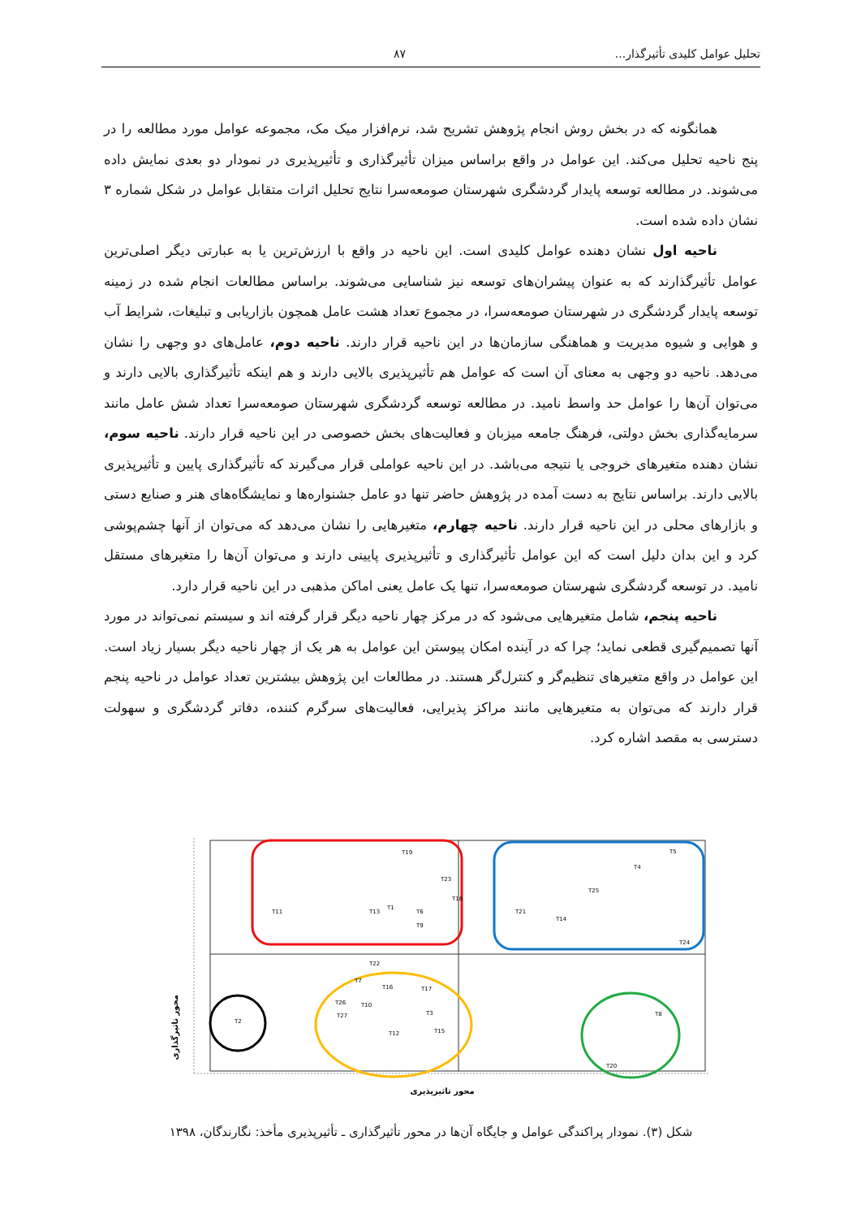تحلیل عوامل کلیدی تأثیرگذار... ۸۷
همانگونه که در بخش روش انجام پژوهش تشریح شد، نرم‌افزار میک مک، مجموعه عوامل مورد مطالعه را در پنج ناحیه تحلیل می‌کند. این عوامل در واقع براساس میزان تأثیرگذاری و تأثیرپذیری در نمودار دو بعدی نمایش داده می‌شوند. در مطالعه توسعه پایدار گردشگری شهرستان صومعه‌سرا نتایج تحلیل اثرات متقابل عوامل در شکل شماره ۳ نشان داده شده است.
ناحیه اول نشان دهنده عوامل کلیدی است. این ناحیه در واقع با ارزش‌ترین یا به عبارتی دیگر اصلی‌ترین عوامل تأثیرگذارند که به عنوان پیشران‌های توسعه نیز شناسایی می‌شوند. براساس مطالعات انجام شده در زمینه توسعه پایدار گردشگری در شهرستان صومعه‌سرا، در مجموع تعداد هشت عامل همچون بازاریابی و تبلیغات، شرایط آب و هوایی و شیوه مدیریت و هماهنگی سازمان‌ها در این ناحیه قرار دارند. ناحیه دوم، عامل‌های دو وجهی را نشان می‌دهد. ناحیه دو وجهی به معنای آن است که عوامل هم تأثیرپذیری بالایی دارند و هم اینکه تأثیرگذاری بالایی دارند و می‌توان آن‌ها را عوامل حد واسط نامید. در مطالعه توسعه گردشگری شهرستان صومعه‌سرا تعداد شش عامل مانند سرمایه‌گذاری بخش دولتی، فرهنگ جامعه میزبان و فعالیت‌های بخش خصوصی در این ناحیه قرار دارند. ناحیه سوم، نشان دهنده متغیرهای خروجی یا نتیجه می‌باشد. در این ناحیه عواملی قرار می‌گیرند که تأثیرگذاری پایین و تأثیرپذیری بالایی دارند. براساس نتایج به دست آمده در پژوهش حاضر تنها دو عامل جشنواره‌ها و نمایشگاه‌های هنر و صنایع دستی و بازارهای محلی در این ناحیه قرار دارند. ناحیه چهارم، متغیرهایی را نشان می‌دهد که می‌توان از آنها چشم‌پوشی کرد و این بدان دلیل است که این عوامل تأثیرگذاری و تأثیرپذیری پایینی دارند و می‌توان آن‌ها را متغیرهای مستقل نامید. در توسعه گردشگری شهرستان صومعه‌سرا، تنها یک عامل یعنی اماکن مذهبی در این ناحیه قرار دارد.
ناحیه پنجم، شامل متغیرهایی می‌شود که در مرکز چهار ناحیه دیگر قرار گرفته اند و سیستم نمی‌تواند در مورد آنها تصمیم‌گیری قطعی نماید؛ چرا که در آینده امکان پیوستن این عوامل به هر یک از چهار ناحیه دیگر بسیار زیاد است. این عوامل در واقع متغیرهای تنظیم‌گر و کنترل‌گر هستند. در مطالعات این پژوهش بیشترین تعداد عوامل در ناحیه پنجم قرار دارند که می‌توان به متغیرهایی مانند مراکز پذیرایی، فعالیت‌های سرگرم کننده، دفاتر گردشگری و سهولت دسترسی به مقصد اشاره کرد.
T19
T23
T18
T11
T13
T1
T6
T9
T5
T4
T25
T21
T14
T24
T2
T22
T7
T16
T17
T26
T10
T27
T3
T12
T15
T8
T20
محور تاثیرپذیری
محور تاثیرگذاری
شکل (۳). نمودار پراکندگی عوامل و جایگاه آن‌ها در محور تأثیرگذاری ـ تأثیرپذیری مأخذ: نگارندگان، ۱۳۹۸